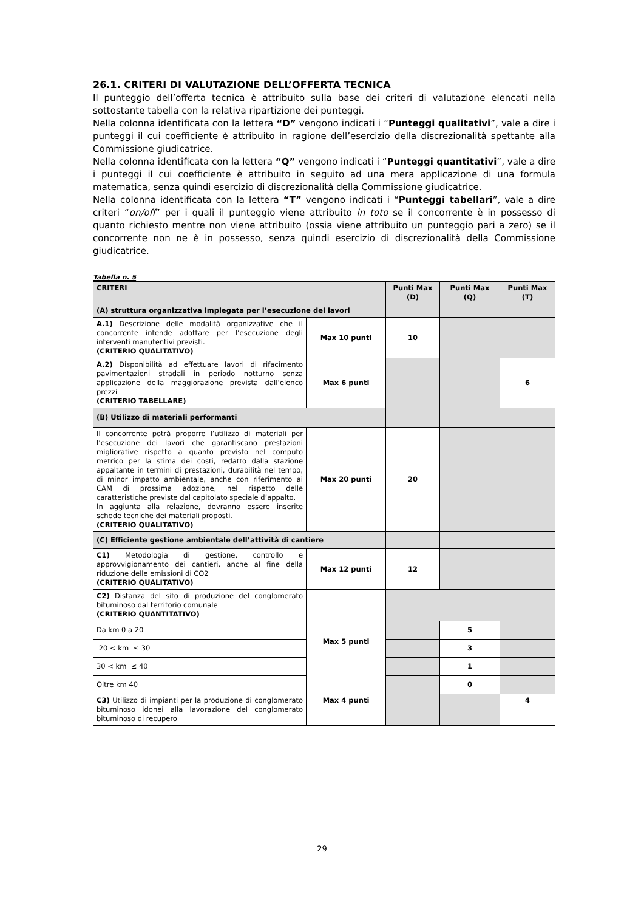26.1. CRITERI DI VALUTAZIONE DELL’OFFERTA TECNICA
Il punteggio dell’offerta tecnica è attribuito sulla base dei criteri di valutazione elencati nella sottostante tabella con la relativa ripartizione dei punteggi.
Nella colonna identificata con la lettera “D” vengono indicati i “Punteggi qualitativi”, vale a dire i punteggi il cui coefficiente è attribuito in ragione dell’esercizio della discrezionalità spettante alla Commissione giudicatrice.
Nella colonna identificata con la lettera “Q” vengono indicati i “Punteggi quantitativi”, vale a dire i punteggi il cui coefficiente è attribuito in seguito ad una mera applicazione di una formula matematica, senza quindi esercizio di discrezionalità della Commissione giudicatrice.
Nella colonna identificata con la lettera “T” vengono indicati i “Punteggi tabellari”, vale a dire criteri “on/off” per i quali il punteggio viene attribuito in toto se il concorrente è in possesso di quanto richiesto mentre non viene attribuito (ossia viene attribuito un punteggio pari a zero) se il concorrente non ne è in possesso, senza quindi esercizio di discrezionalità della Commissione giudicatrice.
Tabella n. 5
| CRITERI | | Punti Max (D) | Punti Max (Q) | Punti Max (T) |
| --- | --- | --- | --- | --- |
| (A) struttura organizzativa impiegata per l’esecuzione dei lavori | | | | |
| A.1) Descrizione delle modalità organizzative che il concorrente intende adottare per l’esecuzione degli interventi manutentivi previsti. (CRITERIO QUALITATIVO) | Max 10 punti | 10 | | |
| A.2) Disponibilità ad effettuare lavori di rifacimento pavimentazioni stradali in periodo notturno senza applicazione della maggiorazione prevista dall’elenco prezzi (CRITERIO TABELLARE) | Max 6 punti | | | 6 |
| (B) Utilizzo di materiali performanti | | | | |
| Il concorrente potrà proporre l’utilizzo di materiali per l’esecuzione dei lavori che garantiscano prestazioni migliorative rispetto a quanto previsto nel computo metrico per la stima dei costi, redatto dalla stazione appaltante in termini di prestazioni, durabilità nel tempo, di minor impatto ambientale, anche con riferimento ai CAM di prossima adozione, nel rispetto delle caratteristiche previste dal capitolato speciale d’appalto. In aggiunta alla relazione, dovranno essere inserite schede tecniche dei materiali proposti. (CRITERIO QUALITATIVO) | Max 20 punti | 20 | | |
| (C) Efficiente gestione ambientale dell’attività di cantiere | | | | |
| C1) Metodologia di gestione, controllo e approvvigionamento dei cantieri, anche al fine della riduzione delle emissioni di CO2 (CRITERIO QUALITATIVO) | Max 12 punti | 12 | | |
| C2) Distanza del sito di produzione del conglomerato bituminoso dal territorio comunale (CRITERIO QUANTITATIVO) | Max 5 punti | | | |
| Da km 0 a 20 | | | 5 | |
| 20 < km ≤ 30 | | | 3 | |
| 30 < km ≤ 40 | | | 1 | |
| Oltre km 40 | | | 0 | |
| C3) Utilizzo di impianti per la produzione di conglomerato bituminoso idonei alla lavorazione del conglomerato bituminoso di recupero | Max 4 punti | | | 4 |
29